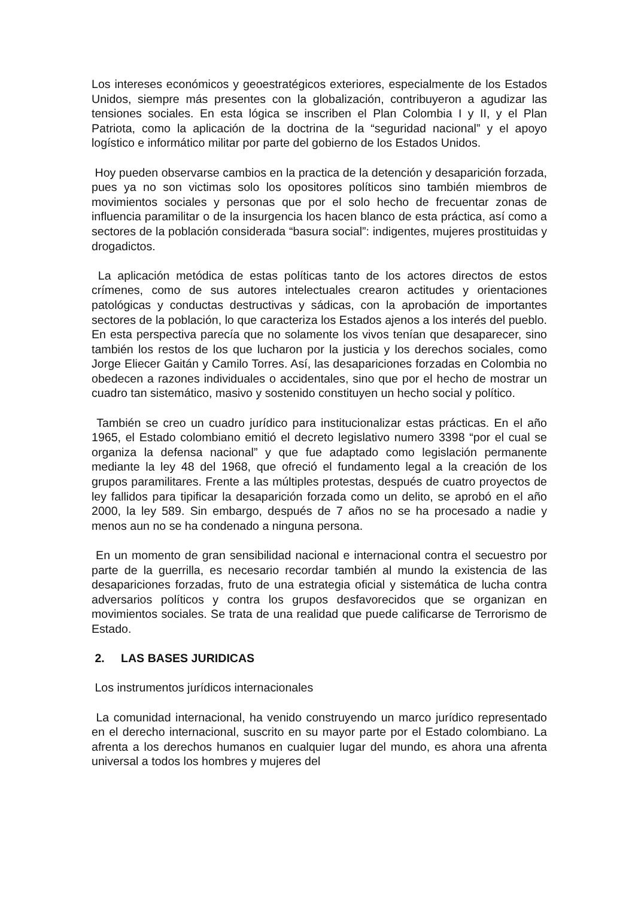Los intereses económicos y geoestratégicos exteriores, especialmente de los Estados Unidos, siempre más presentes con la globalización, contribuyeron a agudizar las tensiones sociales. En esta lógica se inscriben el Plan Colombia I y II, y el Plan Patriota, como la aplicación de la doctrina de la “seguridad nacional” y el apoyo logístico e informático militar por parte del gobierno de los Estados Unidos.
Hoy pueden observarse cambios en la practica de la detención y desaparición forzada, pues ya no son victimas solo los opositores políticos sino también miembros de movimientos sociales y personas que por el solo hecho de frecuentar zonas de influencia paramilitar o de la insurgencia los hacen blanco de esta práctica, así como a sectores de la población considerada “basura social”: indigentes, mujeres prostituidas y drogadictos.
La aplicación metódica de estas políticas tanto de los actores directos de estos crímenes, como de sus autores intelectuales crearon actitudes y orientaciones patológicas y conductas destructivas y sádicas, con la aprobación de importantes sectores de la población, lo que caracteriza los Estados ajenos a los interés del pueblo. En esta perspectiva parecía que no solamente los vivos tenían que desaparecer, sino también los restos de los que lucharon por la justicia y los derechos sociales, como Jorge Eliecer Gaitán y Camilo Torres. Así, las desapariciones forzadas en Colombia no obedecen a razones individuales o accidentales, sino que por el hecho de mostrar un cuadro tan sistemático, masivo y sostenido constituyen un hecho social y político.
También se creo un cuadro jurídico para institucionalizar estas prácticas. En el año 1965, el Estado colombiano emitió el decreto legislativo numero 3398 “por el cual se organiza la defensa nacional” y que fue adaptado como legislación permanente mediante la ley 48 del 1968, que ofreció el fundamento legal a la creación de los grupos paramilitares. Frente a las múltiples protestas, después de cuatro proyectos de ley fallidos para tipificar la desaparición forzada como un delito, se aprobó en el año 2000, la ley 589. Sin embargo, después de 7 años no se ha procesado a nadie y menos aun no se ha condenado a ninguna persona.
En un momento de gran sensibilidad nacional e internacional contra el secuestro por parte de la guerrilla, es necesario recordar también al mundo la existencia de las desapariciones forzadas, fruto de una estrategia oficial y sistemática de lucha contra adversarios políticos y contra los grupos desfavorecidos que se organizan en movimientos sociales. Se trata de una realidad que puede calificarse de Terrorismo de Estado.
2. LAS BASES JURIDICAS
Los instrumentos jurídicos internacionales
La comunidad internacional, ha venido construyendo un marco jurídico representado en el derecho internacional, suscrito en su mayor parte por el Estado colombiano. La afrenta a los derechos humanos en cualquier lugar del mundo, es ahora una afrenta universal a todos los hombres y mujeres del